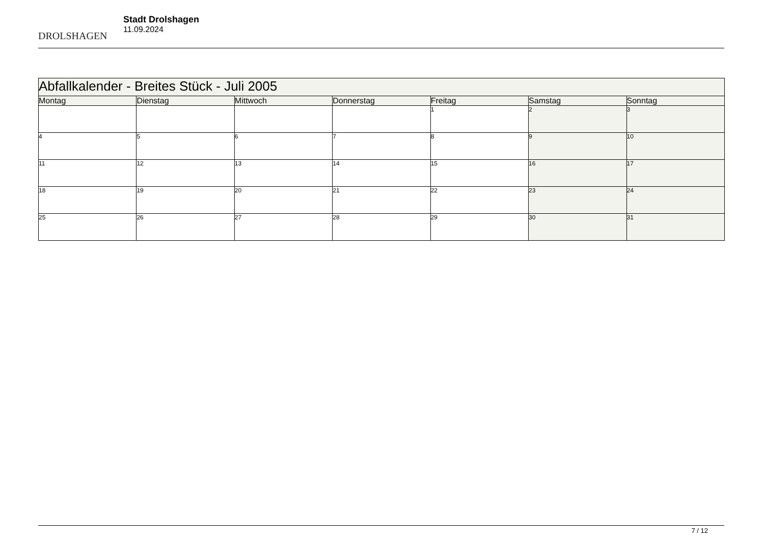DROLSHAGEN
Stadt Drolshagen
11.09.2024
| Abfallkalender - Breites Stück - Juli 2005 | | | | | | |
| --- | --- | --- | --- | --- | --- | --- |
| Montag | Dienstag | Mittwoch | Donnerstag | Freitag | Samstag | Sonntag |
| | | | | 1 | 2 | 3 |
| 4 | 5 | 6 | 7 | 8 | 9 | 10 |
| 11 | 12 | 13 | 14 | 15 | 16 | 17 |
| 18 | 19 | 20 | 21 | 22 | 23 | 24 |
| 25 | 26 | 27 | 28 | 29 | 30 | 31 |
7 / 12